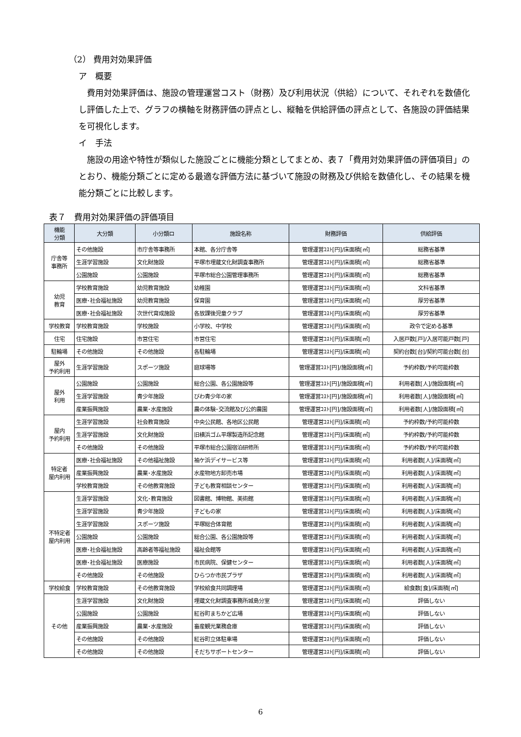（2） 費用対効果評価
ア　概要
　費用対効果評価は、施設の管理運営コスト（財務）及び利用状況（供給）について、それぞれを数値化し評価した上で、グラフの横軸を財務評価の評点とし、縦軸を供給評価の評点として、各施設の評価結果を可視化します。
イ　手法
　施設の用途や特性が類似した施設ごとに機能分類としてまとめ、表７「費用対効果評価の評価項目」のとおり、機能分類ごとに定める最適な評価方法に基づいて施設の財務及び供給を数値化し、その結果を機能分類ごとに比較します。
表７　費用対効果評価の評価項目
| 機能 分類 | 大分類 | 小分類ロ | 施設名称 | 財務評価 | 供給評価 |
| --- | --- | --- | --- | --- | --- |
| 庁舎等 事務所 | その他施設 | 市庁舎等事務所 | 本館、各分庁舎等 | 管理運営ｺｽﾄ[円]/床面積[㎡] | 総務省基準 |
| | 生涯学習施設 | 文化財施設 | 平塚市埋蔵文化財調査事務所 | 管理運営ｺｽﾄ[円]/床面積[㎡] | 総務省基準 |
| | 公園施設 | 公園施設 | 平塚市総合公園管理事務所 | 管理運営ｺｽﾄ[円]/床面積[㎡] | 総務省基準 |
| 幼児 教育 | 学校教育施設 | 幼児教育施設 | 幼稚園 | 管理運営ｺｽﾄ[円]/床面積[㎡] | 文科省基準 |
| | 医療･社会福祉施設 | 幼児教育施設 | 保育園 | 管理運営ｺｽﾄ[円]/床面積[㎡] | 厚労省基準 |
| | 医療･社会福祉施設 | 次世代育成施設 | 各放課後児童クラブ | 管理運営ｺｽﾄ[円]/床面積[㎡] | 厚労省基準 |
| 学校教育 | 学校教育施設 | 学校施設 | 小学校、中学校 | 管理運営ｺｽﾄ[円]/床面積[㎡] | 政令で定める基準 |
| 住宅 | 住宅施設 | 市営住宅 | 市営住宅 | 管理運営ｺｽﾄ[円]/床面積[㎡] | 入居戸数[戸]/入居可能戸数[戸] |
| 駐輪場 | その他施設 | その他施設 | 各駐輪場 | 管理運営ｺｽﾄ[円]/床面積[㎡] | 契約台数[台]/契約可能台数[台] |
| 屋外 予約利用 | 生涯学習施設 | スポーツ施設 | 庭球場等 | 管理運営ｺｽﾄ[円]/施設面積[㎡] | 予約枠数/予約可能枠数 |
| 屋外 利用 | 公園施設 | 公園施設 | 総合公園、各公園施設等 | 管理運営ｺｽﾄ[円]/施設面積[㎡] | 利用者数[人]/施設面積[㎡] |
| | 生涯学習施設 | 青少年施設 | びわ青少年の家 | 管理運営ｺｽﾄ[円]/施設面積[㎡] | 利用者数[人]/施設面積[㎡] |
| | 産業振興施設 | 農業･水産施設 | 農の体験･交流館及び公的農園 | 管理運営ｺｽﾄ[円]/施設面積[㎡] | 利用者数[人]/施設面積[㎡] |
| 屋内 予約利用 | 生涯学習施設 | 社会教育施設 | 中央公民館、各地区公民館 | 管理運営ｺｽﾄ[円]/床面積[㎡] | 予約枠数/予約可能枠数 |
| | 生涯学習施設 | 文化財施設 | 旧横浜ゴム平塚製造所記念館 | 管理運営ｺｽﾄ[円]/床面積[㎡] | 予約枠数/予約可能枠数 |
| | その他施設 | その他施設 | 平塚市総合公園宿泊研修所 | 管理運営ｺｽﾄ[円]/床面積[㎡] | 予約枠数/予約可能枠数 |
| 特定者 屋内利用 | 医療･社会福祉施設 | その他福祉施設 | 袖ケ浜デイサービス等 | 管理運営ｺｽﾄ[円]/床面積[㎡] | 利用者数[人]/床面積[㎡] |
| | 産業振興施設 | 農業･水産施設 | 水産物地方卸売市場 | 管理運営ｺｽﾄ[円]/床面積[㎡] | 利用者数[人]/床面積[㎡] |
| | 学校教育施設 | その他教育施設 | 子ども教育相談センター | 管理運営ｺｽﾄ[円]/床面積[㎡] | 利用者数[人]/床面積[㎡] |
| 不特定者 屋内利用 | 生涯学習施設 | 文化･教育施設 | 図書館、博物館、美術館 | 管理運営ｺｽﾄ[円]/床面積[㎡] | 利用者数[人]/床面積[㎡] |
| | 生涯学習施設 | 青少年施設 | 子どもの家 | 管理運営ｺｽﾄ[円]/床面積[㎡] | 利用者数[人]/床面積[㎡] |
| | 生涯学習施設 | スポーツ施設 | 平塚総合体育館 | 管理運営ｺｽﾄ[円]/床面積[㎡] | 利用者数[人]/床面積[㎡] |
| | 公園施設 | 公園施設 | 総合公園、各公園施設等 | 管理運営ｺｽﾄ[円]/床面積[㎡] | 利用者数[人]/床面積[㎡] |
| | 医療･社会福祉施設 | 高齢者等福祉施設 | 福祉会館等 | 管理運営ｺｽﾄ[円]/床面積[㎡] | 利用者数[人]/床面積[㎡] |
| | 医療･社会福祉施設 | 医療施設 | 市民病院、保健センター | 管理運営ｺｽﾄ[円]/床面積[㎡] | 利用者数[人]/床面積[㎡] |
| | その他施設 | その他施設 | ひらつか市民プラザ | 管理運営ｺｽﾄ[円]/床面積[㎡] | 利用者数[人]/床面積[㎡] |
| 学校給食 | 学校教育施設 | その他教育施設 | 学校給食共同調理場 | 管理運営ｺｽﾄ[円]/床面積[㎡] | 給食数[食]/床面積[㎡] |
| その他 | 生涯学習施設 | 文化財施設 | 埋蔵文化財調査事務所城島分室 | 管理運営ｺｽﾄ[円]/床面積[㎡] | 評価しない |
| | 公園施設 | 公園施設 | 紅谷町まちかど広場 | 管理運営ｺｽﾄ[円]/床面積[㎡] | 評価しない |
| | 産業振興施設 | 農業･水産施設 | 畜産観光業務倉庫 | 管理運営ｺｽﾄ[円]/床面積[㎡] | 評価しない |
| | その他施設 | その他施設 | 紅谷町立体駐車場 | 管理運営ｺｽﾄ[円]/床面積[㎡] | 評価しない |
| | その他施設 | その他施設 | そだちサポートセンター | 管理運営ｺｽﾄ[円]/床面積[㎡] | 評価しない |
6